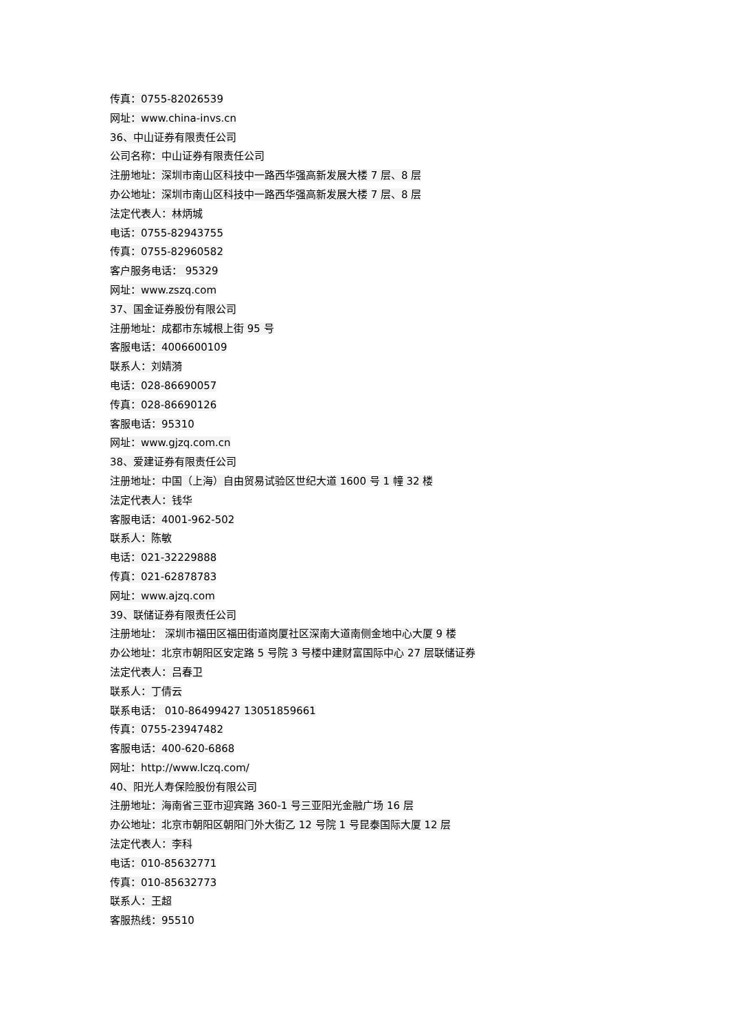传真：0755-82026539
网址：www.china-invs.cn
36、中山证券有限责任公司
公司名称：中山证券有限责任公司
注册地址：深圳市南山区科技中一路西华强高新发展大楼 7 层、8 层
办公地址：深圳市南山区科技中一路西华强高新发展大楼 7 层、8 层
法定代表人：林炳城
电话：0755-82943755
传真：0755-82960582
客户服务电话： 95329
网址：www.zszq.com
37、国金证券股份有限公司
注册地址：成都市东城根上街 95 号
客服电话：4006600109
联系人：刘婧漪
电话：028-86690057
传真：028-86690126
客服电话：95310
网址：www.gjzq.com.cn
38、爱建证券有限责任公司
注册地址：中国（上海）自由贸易试验区世纪大道 1600 号 1 幢 32 楼
法定代表人：钱华
客服电话：4001-962-502
联系人：陈敏
电话：021-32229888
传真：021-62878783
网址：www.ajzq.com
39、联储证券有限责任公司
注册地址： 深圳市福田区福田街道岗厦社区深南大道南侧金地中心大厦 9 楼
办公地址：北京市朝阳区安定路 5 号院 3 号楼中建财富国际中心 27 层联储证券
法定代表人：吕春卫
联系人：丁倩云
联系电话： 010-86499427 13051859661
传真：0755-23947482
客服电话：400-620-6868
网址：http://www.lczq.com/
40、阳光人寿保险股份有限公司
注册地址：海南省三亚市迎宾路 360-1 号三亚阳光金融广场 16 层
办公地址：北京市朝阳区朝阳门外大街乙 12 号院 1 号昆泰国际大厦 12 层
法定代表人：李科
电话：010-85632771
传真：010-85632773
联系人：王超
客服热线：95510